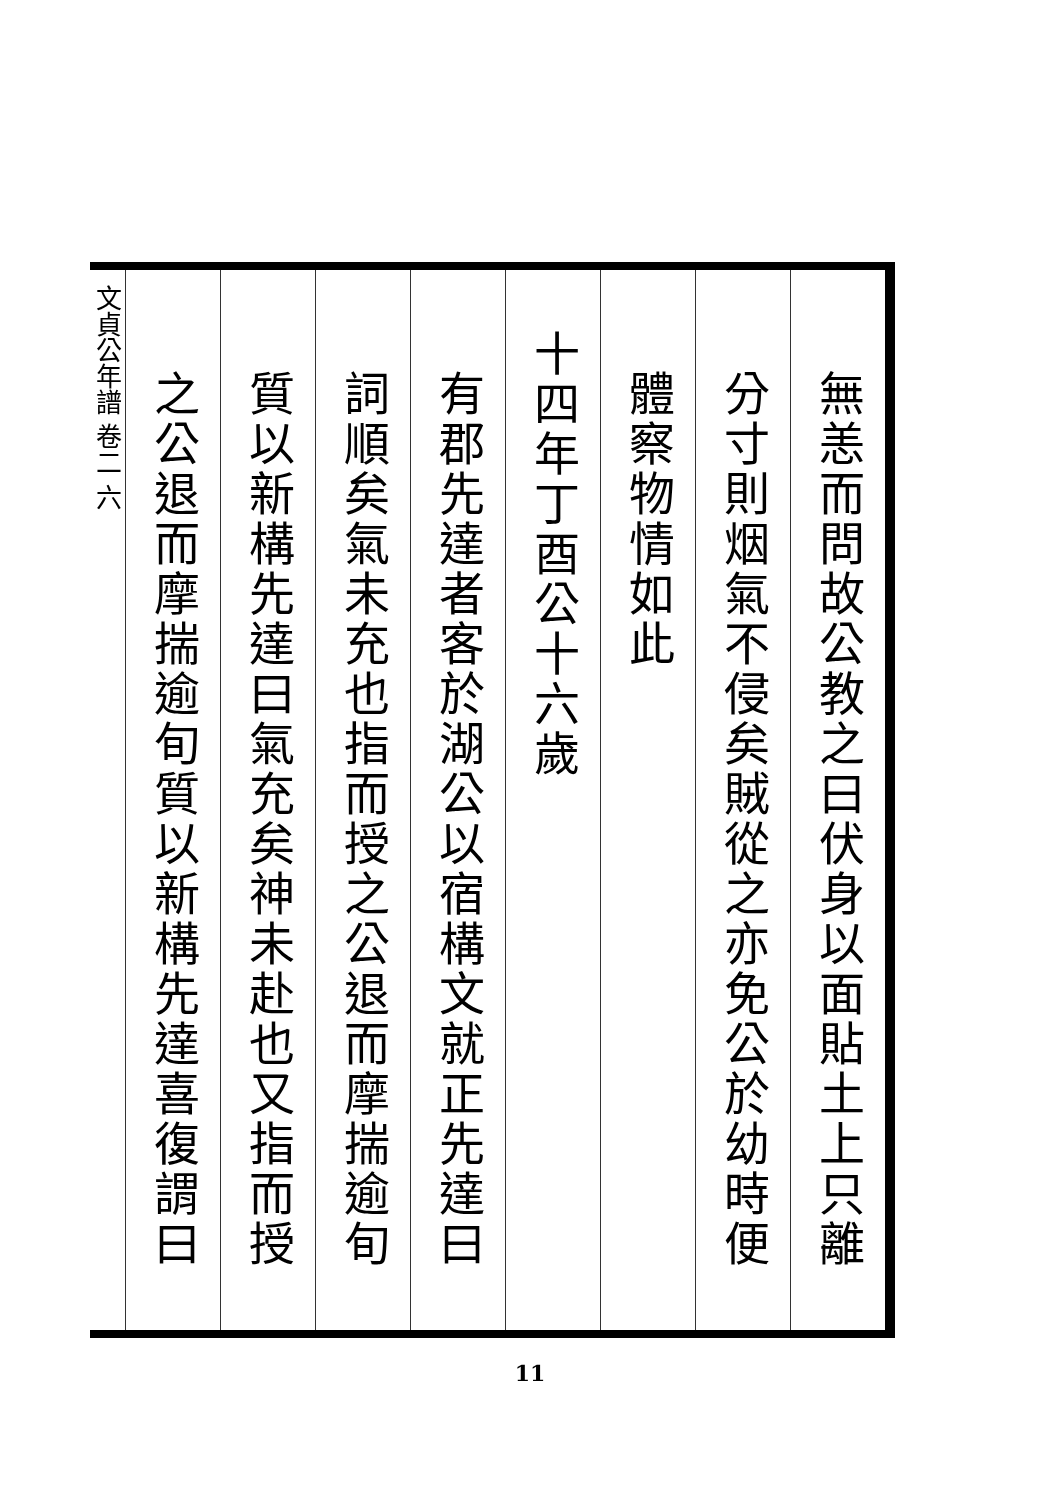無恙而問故公教之曰伏身以面貼土上只離
分寸則烟氣不侵矣賊從之亦免公於幼時便
體察物情如此
十四年丁酉公十六歲
有郡先達者客於湖公以宿構文就正先達曰
詞順矣氣未充也指而授之公退而摩揣逾旬
質以新構先達曰氣充矣神未赴也又指而授
之公退而摩揣逾旬質以新構先達喜復謂曰
文貞公年譜 卷二 六
11